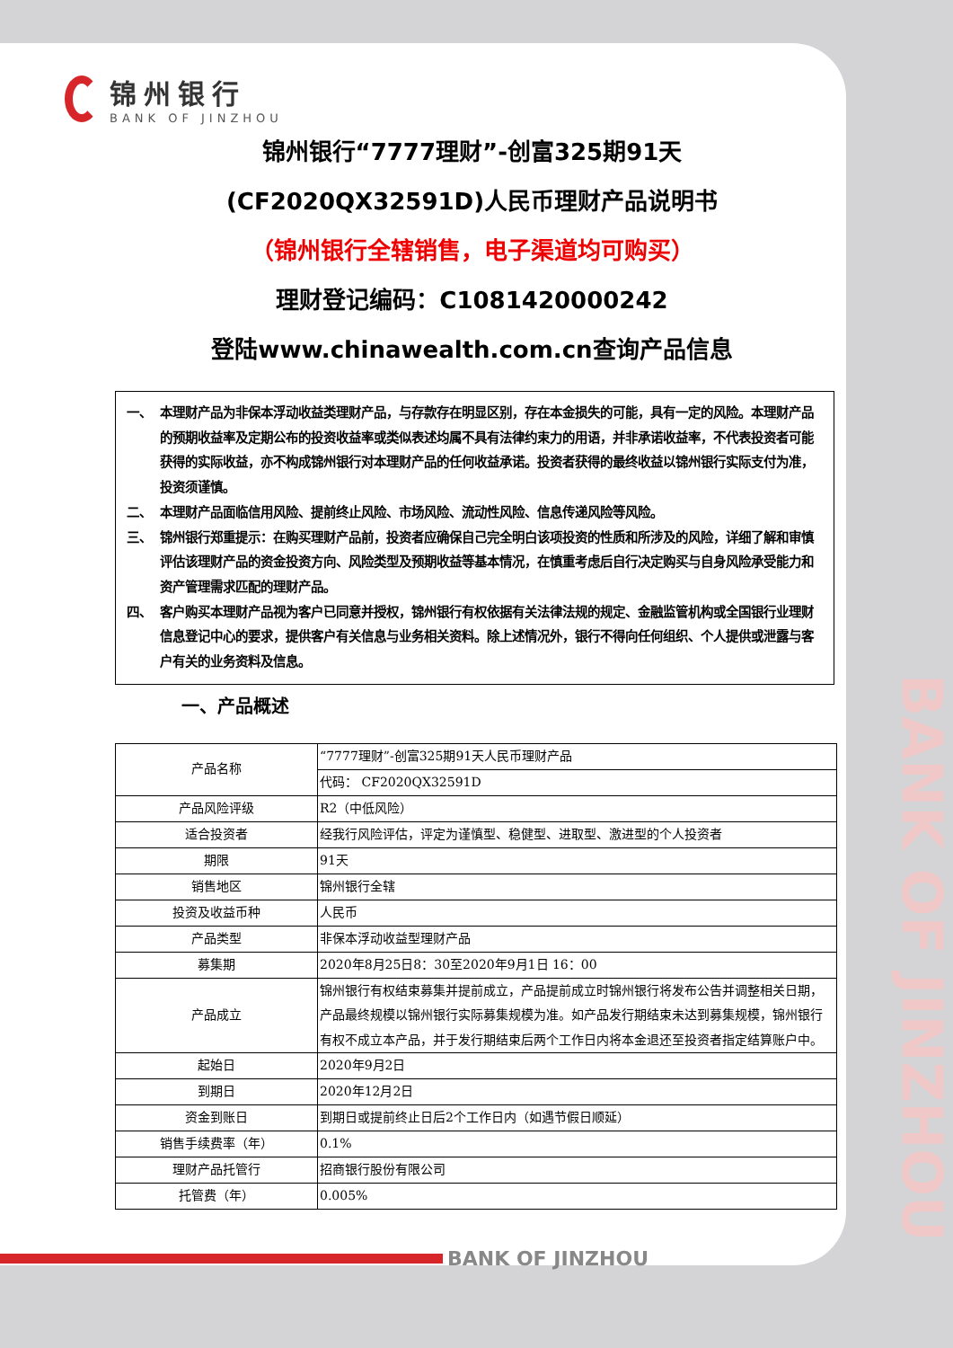锦州银行
BANK OF JINZHOU
锦州银行“7777理财”-创富325期91天
(CF2020QX32591D)人民币理财产品说明书
（锦州银行全辖销售，电子渠道均可购买）
理财登记编码：C1081420000242
登陆www.chinawealth.com.cn查询产品信息
一、 本理财产品为非保本浮动收益类理财产品，与存款存在明显区别，存在本金损失的可能，具有一定的风险。本理财产品的预期收益率及定期公布的投资收益率或类似表述均属不具有法律约束力的用语，并非承诺收益率，不代表投资者可能获得的实际收益，亦不构成锦州银行对本理财产品的任何收益承诺。投资者获得的最终收益以锦州银行实际支付为准，投资须谨慎。
二、 本理财产品面临信用风险、提前终止风险、市场风险、流动性风险、信息传递风险等风险。
三、 锦州银行郑重提示：在购买理财产品前，投资者应确保自己完全明白该项投资的性质和所涉及的风险，详细了解和审慎评估该理财产品的资金投资方向、风险类型及预期收益等基本情况，在慎重考虑后自行决定购买与自身风险承受能力和资产管理需求匹配的理财产品。
四、 客户购买本理财产品视为客户已同意并授权，锦州银行有权依据有关法律法规的规定、金融监管机构或全国银行业理财信息登记中心的要求，提供客户有关信息与业务相关资料。除上述情况外，银行不得向任何组织、个人提供或泄露与客户有关的业务资料及信息。
一、产品概述
| 产品名称 | “7777理财”-创富325期91天人民币理财产品 |
| | 代码： CF2020QX32591D |
| 产品风险评级 | R2（中低风险） |
| 适合投资者 | 经我行风险评估，评定为谨慎型、稳健型、进取型、激进型的个人投资者 |
| 期限 | 91天 |
| 销售地区 | 锦州银行全辖 |
| 投资及收益币种 | 人民币 |
| 产品类型 | 非保本浮动收益型理财产品 |
| 募集期 | 2020年8月25日8：30至2020年9月1日 16：00 |
| 产品成立 | 锦州银行有权结束募集并提前成立，产品提前成立时锦州银行将发布公告并调整相关日期，产品最终规模以锦州银行实际募集规模为准。如产品发行期结束未达到募集规模，锦州银行有权不成立本产品，并于发行期结束后两个工作日内将本金退还至投资者指定结算账户中。 |
| 起始日 | 2020年9月2日 |
| 到期日 | 2020年12月2日 |
| 资金到账日 | 到期日或提前终止日后2个工作日内（如遇节假日顺延） |
| 销售手续费率（年） | 0.1% |
| 理财产品托管行 | 招商银行股份有限公司 |
| 托管费（年） | 0.005% |
BANK OF JINZHOU
BANK OF JINZHOU